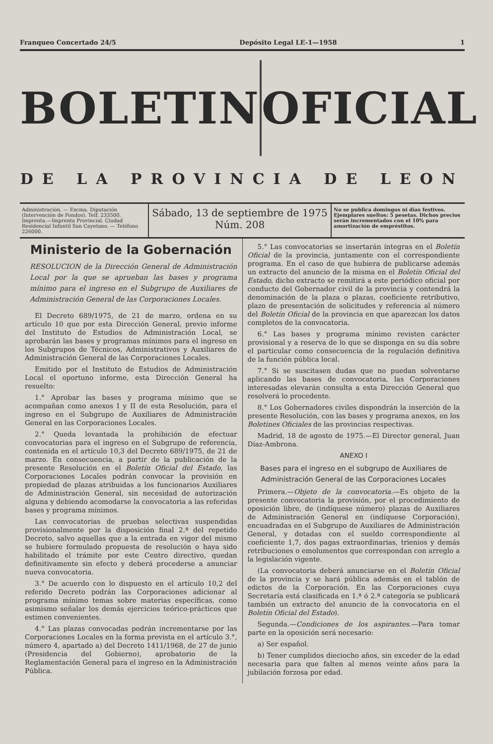Franqueo Concertado 24/5 Depósito Legal LE-1—1958 1
BOLETIN OFICIAL
DE LA PROVINCIA DE LEON
Administración. — Excma. Diputación (Intervención de Fondos). Telf. 233500. Imprenta.—Imprenta Provincial. Ciudad Residencial Infantil San Cayetano. — Teléfono 226000.
Sábado, 13 de septiembre de 1975
Núm. 208
No se publica domingos ni días festivos. Ejemplares sueltos: 5 pesetas. Dichos precios serán incrementados con el 10% para amortización de empréstitos.
Ministerio de la Gobernación
RESOLUCION de la Dirección General de Administración Local por la que se aprueban las bases y programa mínimo para el ingreso en el Subgrupo de Auxiliares de Administración General de las Corporaciones Locales.
El Decreto 689/1975, de 21 de marzo, ordena en su artículo 10 que por esta Dirección General, previo informe del Instituto de Estudios de Administración Local, se aprobarán las bases y programas mínimos para el ingreso en los Subgrupos de Técnicos, Administrativos y Auxiliares de Administración General de las Corporaciones Locales.
Emitido por el Instituto de Estudios de Administración Local el oportuno informe, esta Dirección General ha resuelto:
1.° Aprobar las bases y programa mínimo que se acompañan como anexos I y II de esta Resolución, para el ingreso en el Subgrupo de Auxiliares de Administración General en las Corporaciones Locales.
2.° Queda levantada la prohibición de efectuar convocatorias para el ingreso en el Subgrupo de referencia, contenida en el artículo 10,3 del Decreto 689/1975, de 21 de marzo. En consecuencia, a partir de la publicación de la presente Resolución en el Boletín Oficial del Estado, las Corporaciones Locales podrán convocar la provisión en propiedad de plazas atribuidas a los funcionarios Auxiliares de Administración General, sin necesidad de autorización alguna y debiendo acomodarse la convocatoria a las referidas bases y programa mínimos.
Las convocatorias de pruebas selectivas suspendidas provisionalmente por la disposición final 2.ª del repetido Decreto, salvo aquellas que a la entrada en vigor del mismo se hubiere formulado propuesta de resolución o haya sido habilitado el trámite por este Centro directivo, quedan definitivamente sin efecto y deberá procederse a anunciar nueva convocatoria.
3.° De acuerdo con lo dispuesto en el artículo 10,2 del referido Decreto podrán las Corporaciones adicionar al programa mínimo temas sobre materias específicas, como asimismo señalar los demás ejercicios teórico-prácticos que estimen convenientes.
4.° Las plazas convocadas podrán incrementarse por las Corporaciones Locales en la forma prevista en el artículo 3.°, número 4, apartado a) del Decreto 1411/1968, de 27 de junio (Presidencia del Gobierno), aprobatorio de la Reglamentación General para el ingreso en la Administración Pública.
5.° Las convocatorias se insertarán íntegras en el Boletín Oficial de la provincia, juntamente con el correspondiente programa. En el caso de que hubiera de publicarse además un extracto del anuncio de la misma en el Boletín Oficial del Estado, dicho extracto se remitirá a este periódico oficial por conducto del Gobernador civil de la provincia y contendrá la denominación de la plaza o plazas, coeficiente retributivo, plazo de presentación de solicitudes y referencia al número del Boletín Oficial de la provincia en que aparezcan los datos completos de la convocatoria.
6.° Las bases y programa mínimo revisten carácter provisional y a reserva de lo que se disponga en su día sobre el particular como consecuencia de la regulación definitiva de la función pública local.
7.° Si se suscitasen dudas que no puedan solventarse aplicando las bases de convocatoria, las Corporaciones interesadas elevarán consulta a esta Dirección General que resolverá lo procedente.
8.° Los Gobernadores civiles dispondrán la inserción de la presente Resolución, con las bases y programa anexos, en los Boletines Oficiales de las provincias respectivas.
Madrid, 18 de agosto de 1975.—El Director general, Juan Díaz-Ambrona.
ANEXO I
Bases para el ingreso en el subgrupo de Auxiliares de Administración General de las Corporaciones Locales
Primera.—Objeto de la convocatoria.—Es objeto de la presente convocatoria la provisión, por el procedimiento de oposición libre, de (indíquese número) plazas de Auxiliares de Administración General en (indíquese Corporación), encuadradas en el Subgrupo de Auxiliares de Administración General, y dotadas con el sueldo correspondiente al coeficiente 1,7, dos pagas extraordinarias, trienios y demás retribuciones o emolumentos que correspondan con arreglo a la legislación vigente.
(La convocatoria deberá anunciarse en el Boletín Oficial de la provincia y se hará pública además en el tablón de edictos de la Corporación. En las Corporaciones cuya Secretaría está clasificada en 1.ª ó 2.ª categoría se publicará también un extracto del anuncio de la convocatoria en el Boletín Oficial del Estado).
Segunda.—Condiciones de los aspirantes.—Para tomar parte en la oposición será necesario:
a) Ser español.
b) Tener cumplidos dieciocho años, sin exceder de la edad necesaria para que falten al menos veinte años para la jubilación forzosa por edad.